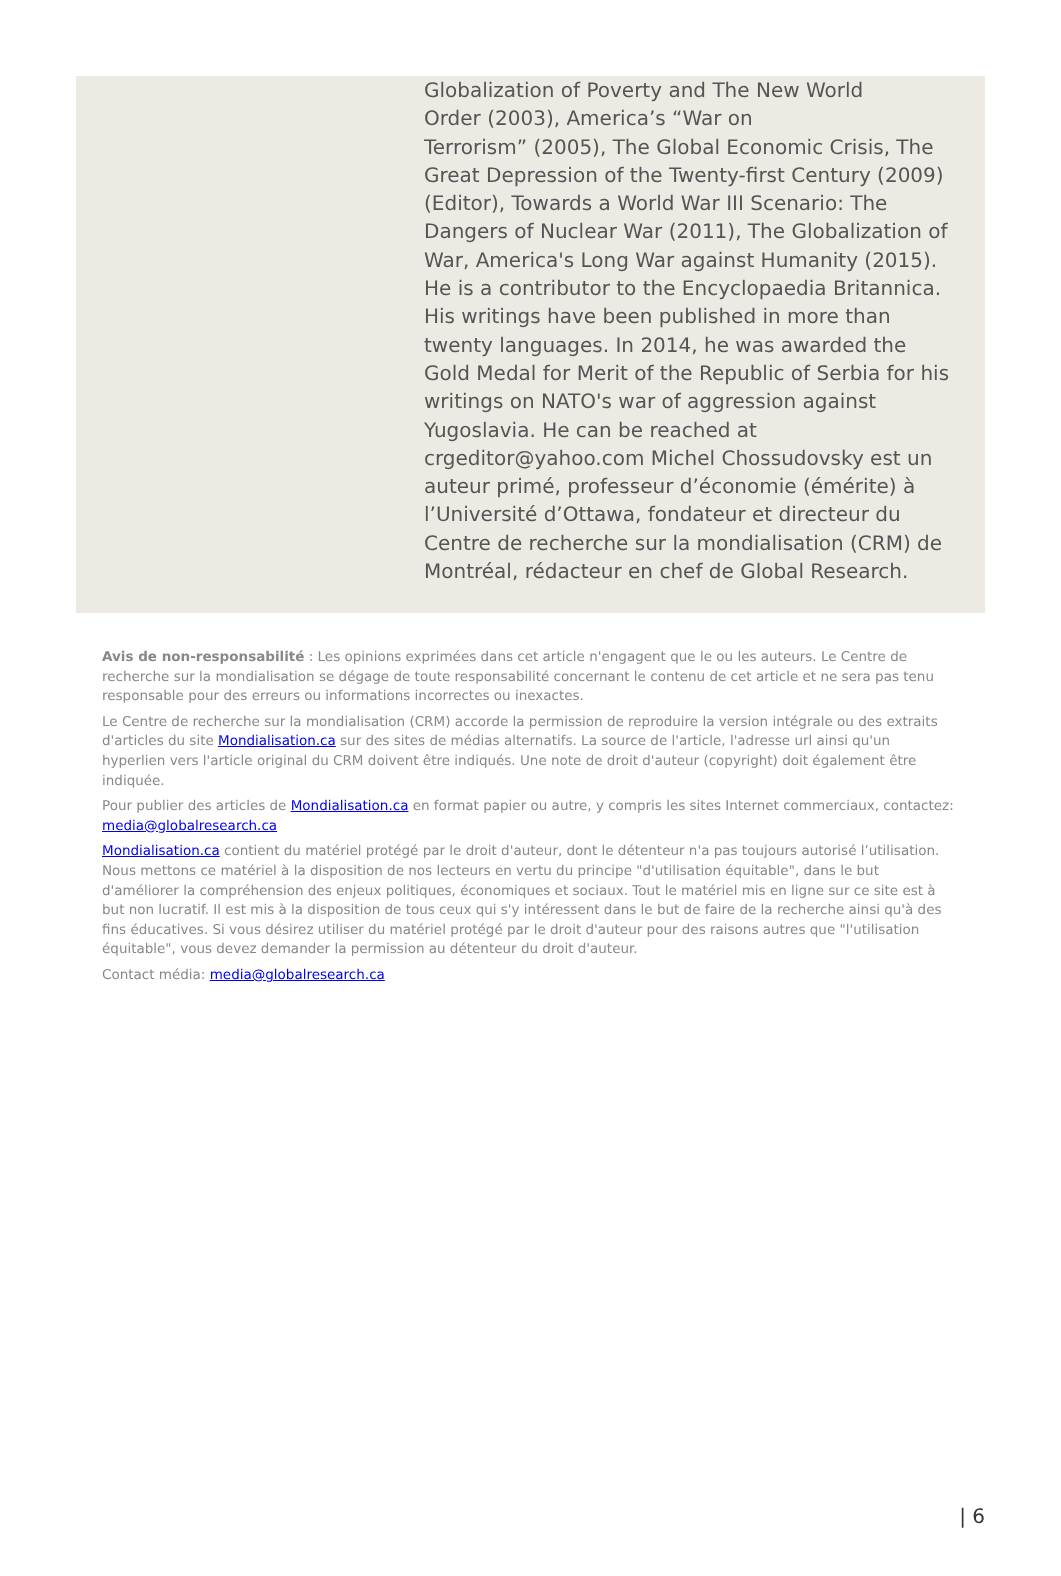Globalization of Poverty and The New World
Order (2003), America’s “War on
Terrorism” (2005), The Global Economic Crisis, The Great Depression of the Twenty-first Century (2009) (Editor), Towards a World War III Scenario: The Dangers of Nuclear War (2011), The Globalization of War, America's Long War against Humanity (2015). He is a contributor to the Encyclopaedia Britannica. His writings have been published in more than twenty languages. In 2014, he was awarded the Gold Medal for Merit of the Republic of Serbia for his writings on NATO's war of aggression against Yugoslavia. He can be reached at crgeditor@yahoo.com Michel Chossudovsky est un auteur primé, professeur d’économie (émérite) à l’Université d’Ottawa, fondateur et directeur du Centre de recherche sur la mondialisation (CRM) de Montréal, rédacteur en chef de Global Research.
Avis de non-responsabilité : Les opinions exprimées dans cet article n'engagent que le ou les auteurs. Le Centre de recherche sur la mondialisation se dégage de toute responsabilité concernant le contenu de cet article et ne sera pas tenu responsable pour des erreurs ou informations incorrectes ou inexactes.
Le Centre de recherche sur la mondialisation (CRM) accorde la permission de reproduire la version intégrale ou des extraits d'articles du site Mondialisation.ca sur des sites de médias alternatifs. La source de l'article, l'adresse url ainsi qu'un hyperlien vers l'article original du CRM doivent être indiqués. Une note de droit d'auteur (copyright) doit également être indiquée.
Pour publier des articles de Mondialisation.ca en format papier ou autre, y compris les sites Internet commerciaux, contactez: media@globalresearch.ca
Mondialisation.ca contient du matériel protégé par le droit d'auteur, dont le détenteur n'a pas toujours autorisé l’utilisation. Nous mettons ce matériel à la disposition de nos lecteurs en vertu du principe "d'utilisation équitable", dans le but d'améliorer la compréhension des enjeux politiques, économiques et sociaux. Tout le matériel mis en ligne sur ce site est à but non lucratif. Il est mis à la disposition de tous ceux qui s'y intéressent dans le but de faire de la recherche ainsi qu'à des fins éducatives. Si vous désirez utiliser du matériel protégé par le droit d'auteur pour des raisons autres que "l'utilisation équitable", vous devez demander la permission au détenteur du droit d'auteur.
Contact média: media@globalresearch.ca
| 6